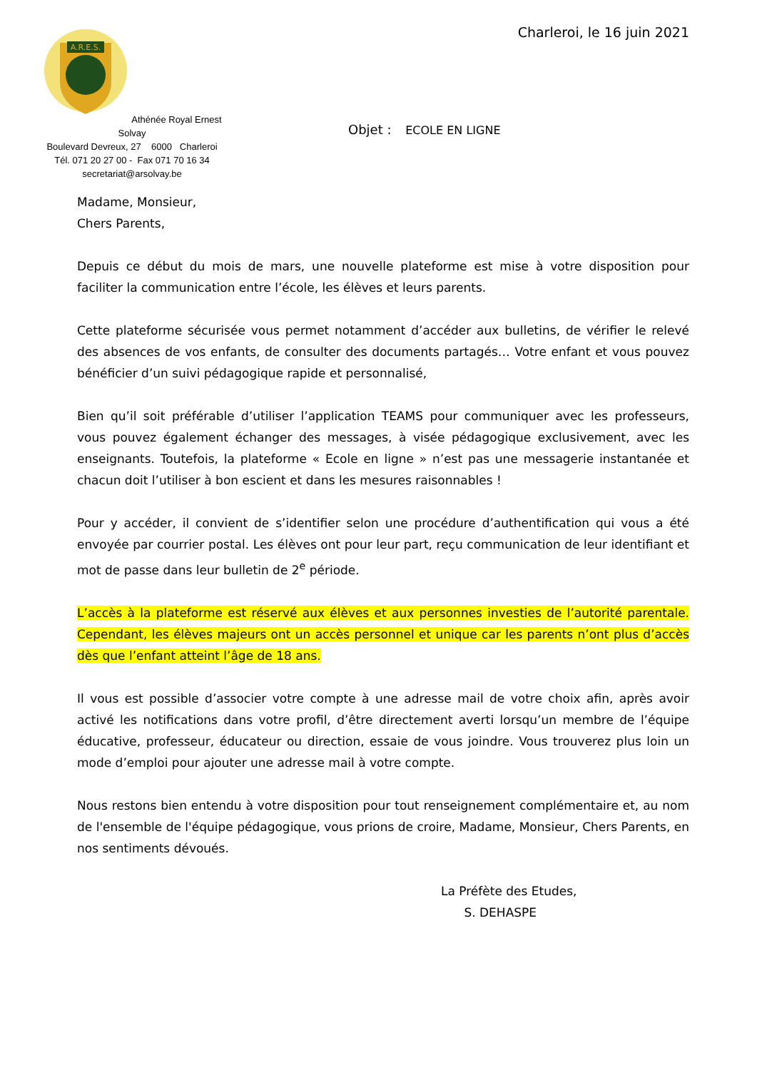A.R.E.S.
Athénée Royal Ernest Solvay
Boulevard Devreux, 27 6000 Charleroi
Tél. 071 20 27 00 - Fax 071 70 16 34
secretariat@arsolvay.be
Charleroi, le 16 juin 2021
Objet : ECOLE EN LIGNE
Madame, Monsieur,
Chers Parents,
Depuis ce début du mois de mars, une nouvelle plateforme est mise à votre disposition pour faciliter la communication entre l’école, les élèves et leurs parents.
Cette plateforme sécurisée vous permet notamment d’accéder aux bulletins, de vérifier le relevé des absences de vos enfants, de consulter des documents partagés… Votre enfant et vous pouvez bénéficier d’un suivi pédagogique rapide et personnalisé,
Bien qu’il soit préférable d’utiliser l’application TEAMS pour communiquer avec les professeurs, vous pouvez également échanger des messages, à visée pédagogique exclusivement, avec les enseignants. Toutefois, la plateforme « Ecole en ligne » n’est pas une messagerie instantanée et chacun doit l’utiliser à bon escient et dans les mesures raisonnables !
Pour y accéder, il convient de s’identifier selon une procédure d’authentification qui vous a été envoyée par courrier postal. Les élèves ont pour leur part, reçu communication de leur identifiant et mot de passe dans leur bulletin de 2<sup>e</sup> période.
L’accès à la plateforme est réservé aux élèves et aux personnes investies de l’autorité parentale. Cependant, les élèves majeurs ont un accès personnel et unique car les parents n’ont plus d’accès dès que l’enfant atteint l’âge de 18 ans.
Il vous est possible d’associer votre compte à une adresse mail de votre choix afin, après avoir activé les notifications dans votre profil, d’être directement averti lorsqu’un membre de l’équipe éducative, professeur, éducateur ou direction, essaie de vous joindre. Vous trouverez plus loin un mode d’emploi pour ajouter une adresse mail à votre compte.
Nous restons bien entendu à votre disposition pour tout renseignement complémentaire et, au nom de l'ensemble de l'équipe pédagogique, vous prions de croire, Madame, Monsieur, Chers Parents, en nos sentiments dévoués.
La Préfète des Etudes,
S. DEHASPE